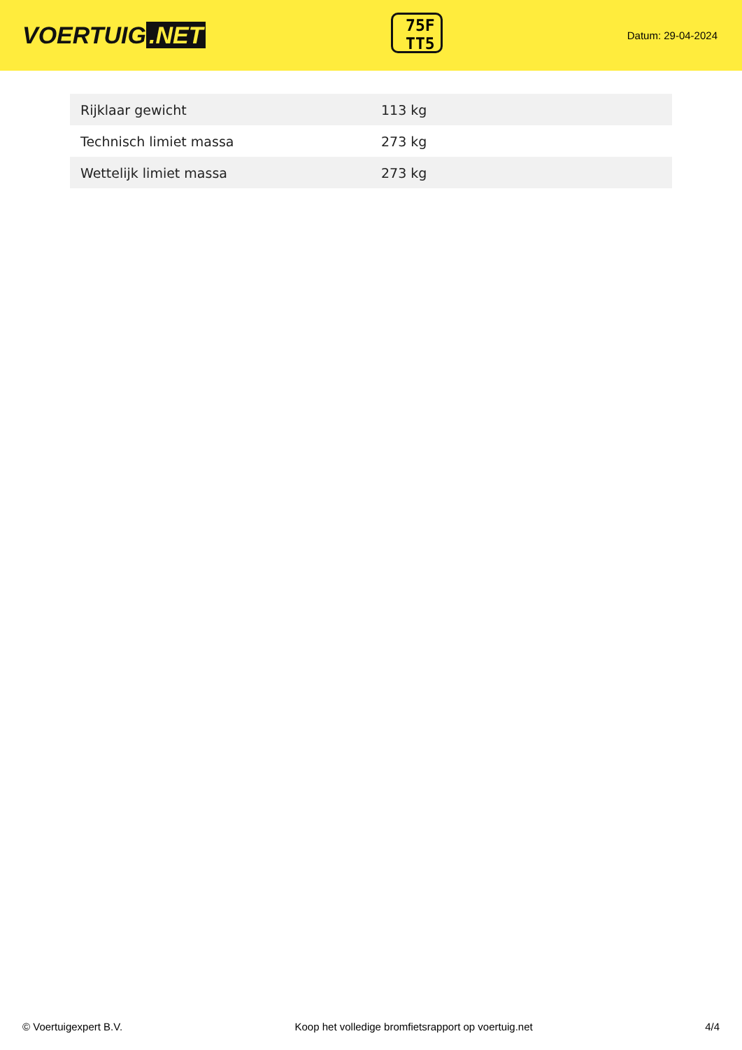VOERTUIG.NET
75F
TT5
Datum: 29-04-2024
| Rijklaar gewicht | 113 kg |
| Technisch limiet massa | 273 kg |
| Wettelijk limiet massa | 273 kg |
© Voertuigexpert B.V. Koop het volledige bromfietsrapport op voertuig.net 4/4